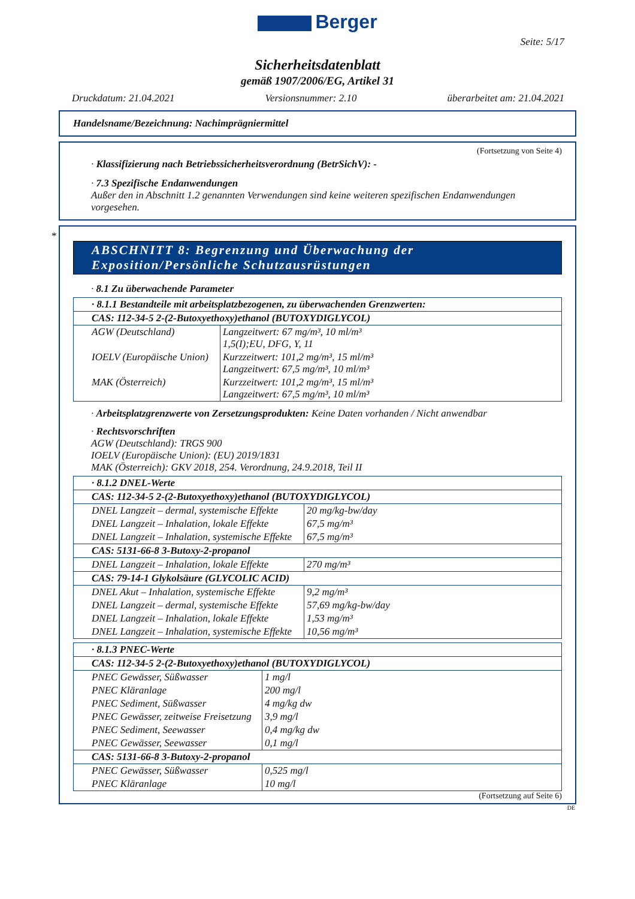Berger
Seite: 5/17
Sicherheitsdatenblatt
gemäß 1907/2006/EG, Artikel 31
Druckdatum: 21.04.2021 Versionsnummer: 2.10 überarbeitet am: 21.04.2021
Handelsname/Bezeichnung: Nachimprägniermittel
(Fortsetzung von Seite 4)
· Klassifizierung nach Betriebssicherheitsverordnung (BetrSichV): -
· 7.3 Spezifische Endanwendungen
Außer den in Abschnitt 1.2 genannten Verwendungen sind keine weiteren spezifischen Endanwendungen vorgesehen.
*
ABSCHNITT 8: Begrenzung und Überwachung der Exposition/Persönliche Schutzausrüstungen
· 8.1 Zu überwachende Parameter
| · 8.1.1 Bestandteile mit arbeitsplatzbezogenen, zu überwachenden Grenzwerten: | |
| CAS: 112-34-5 2-(2-Butoxyethoxy)ethanol (BUTOXYDIGLYCOL) | |
| AGW (Deutschland) | Langzeitwert: 67 mg/m³, 10 ml/m³ 1,5(I);EU, DFG, Y, 11 |
| IOELV (Europäische Union) | Kurzzeitwert: 101,2 mg/m³, 15 ml/m³ Langzeitwert: 67,5 mg/m³, 10 ml/m³ |
| MAK (Österreich) | Kurzzeitwert: 101,2 mg/m³, 15 ml/m³ Langzeitwert: 67,5 mg/m³, 10 ml/m³ |
· Arbeitsplatzgrenzwerte von Zersetzungsprodukten: Keine Daten vorhanden / Nicht anwendbar
· Rechtsvorschriften
AGW (Deutschland): TRGS 900
IOELV (Europäische Union): (EU) 2019/1831
MAK (Österreich): GKV 2018, 254. Verordnung, 24.9.2018, Teil II
| · 8.1.2 DNEL-Werte | |
| CAS: 112-34-5 2-(2-Butoxyethoxy)ethanol (BUTOXYDIGLYCOL) | |
| DNEL Langzeit – dermal, systemische Effekte | 20 mg/kg-bw/day |
| DNEL Langzeit – Inhalation, lokale Effekte | 67,5 mg/m³ |
| DNEL Langzeit – Inhalation, systemische Effekte | 67,5 mg/m³ |
| CAS: 5131-66-8 3-Butoxy-2-propanol | |
| DNEL Langzeit – Inhalation, lokale Effekte | 270 mg/m³ |
| CAS: 79-14-1 Glykolsäure (GLYCOLIC ACID) | |
| DNEL Akut – Inhalation, systemische Effekte | 9,2 mg/m³ |
| DNEL Langzeit – dermal, systemische Effekte | 57,69 mg/kg-bw/day |
| DNEL Langzeit – Inhalation, lokale Effekte | 1,53 mg/m³ |
| DNEL Langzeit – Inhalation, systemische Effekte | 10,56 mg/m³ |
| · 8.1.3 PNEC-Werte | |
| CAS: 112-34-5 2-(2-Butoxyethoxy)ethanol (BUTOXYDIGLYCOL) | |
| PNEC Gewässer, Süßwasser | 1 mg/l |
| PNEC Kläranlage | 200 mg/l |
| PNEC Sediment, Süßwasser | 4 mg/kg dw |
| PNEC Gewässer, zeitweise Freisetzung | 3,9 mg/l |
| PNEC Sediment, Seewasser | 0,4 mg/kg dw |
| PNEC Gewässer, Seewasser | 0,1 mg/l |
| CAS: 5131-66-8 3-Butoxy-2-propanol | |
| PNEC Gewässer, Süßwasser | 0,525 mg/l |
| PNEC Kläranlage | 10 mg/l |
(Fortsetzung auf Seite 6)
DE